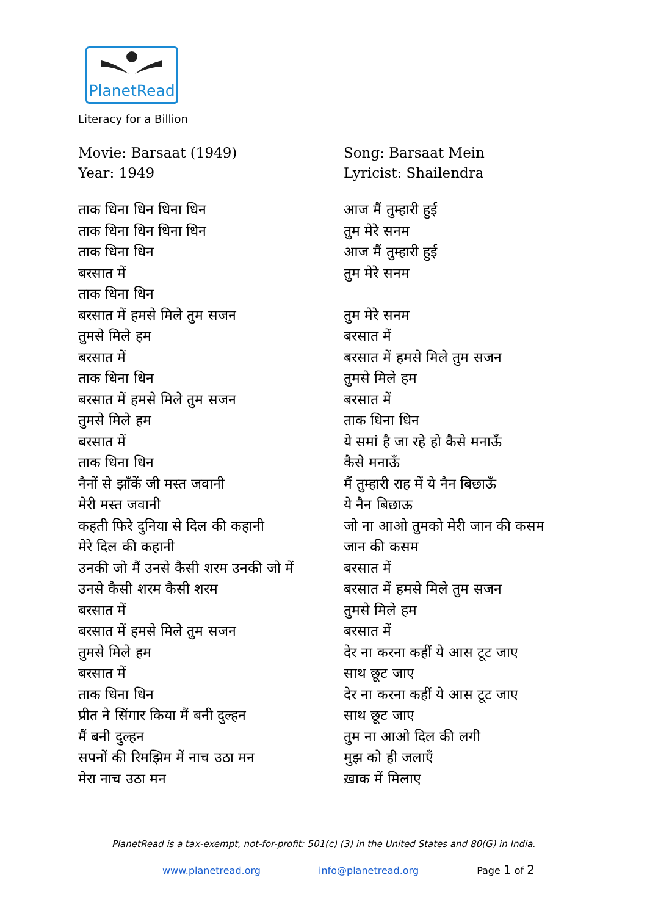PlanetRead
Literacy for a Billion
Movie: Barsaat (1949)
Year: 1949
ताक धिना धिन धिना धिन
ताक धिना धिन धिना धिन
ताक धिना धिन
बरसात में
ताक धिना धिन
बरसात में हमसे मिले तुम सजन
तुमसे मिले हम
बरसात में
ताक धिना धिन
बरसात में हमसे मिले तुम सजन
तुमसे मिले हम
बरसात में
ताक धिना धिन
नैनों से झाँकें जी मस्त जवानी
मेरी मस्त जवानी
कहती फिरे दुनिया से दिल की कहानी
मेरे दिल की कहानी
उनकी जो मैं उनसे कैसी शरम उनकी जो में
उनसे कैसी शरम कैसी शरम
बरसात में
बरसात में हमसे मिले तुम सजन
तुमसे मिले हम
बरसात में
ताक धिना धिन
प्रीत ने सिंगार किया मैं बनी दुल्हन
मैं बनी दुल्हन
सपनों की रिमझिम में नाच उठा मन
मेरा नाच उठा मन
Song: Barsaat Mein
Lyricist: Shailendra
आज मैं तुम्हारी हुई
तुम मेरे सनम
आज मैं तुम्हारी हुई
तुम मेरे सनम
तुम मेरे सनम
बरसात में
बरसात में हमसे मिले तुम सजन
तुमसे मिले हम
बरसात में
ताक धिना धिन
ये समां है जा रहे हो कैसे मनाऊँ
कैसे मनाऊँ
मैं तुम्हारी राह में ये नैन बिछाऊँ
ये नैन बिछाऊ
जो ना आओ तुमको मेरी जान की कसम
जान की कसम
बरसात में
बरसात में हमसे मिले तुम सजन
तुमसे मिले हम
बरसात में
देर ना करना कहीं ये आस टूट जाए
साथ छूट जाए
देर ना करना कहीं ये आस टूट जाए
साथ छूट जाए
तुम ना आओ दिल की लगी
मुझ को ही जलाएँ
ख़ाक में मिलाए
PlanetRead is a tax-exempt, not-for-profit: 501(c) (3) in the United States and 80(G) in India.
www.planetread.org info@planetread.org Page 1 of 2